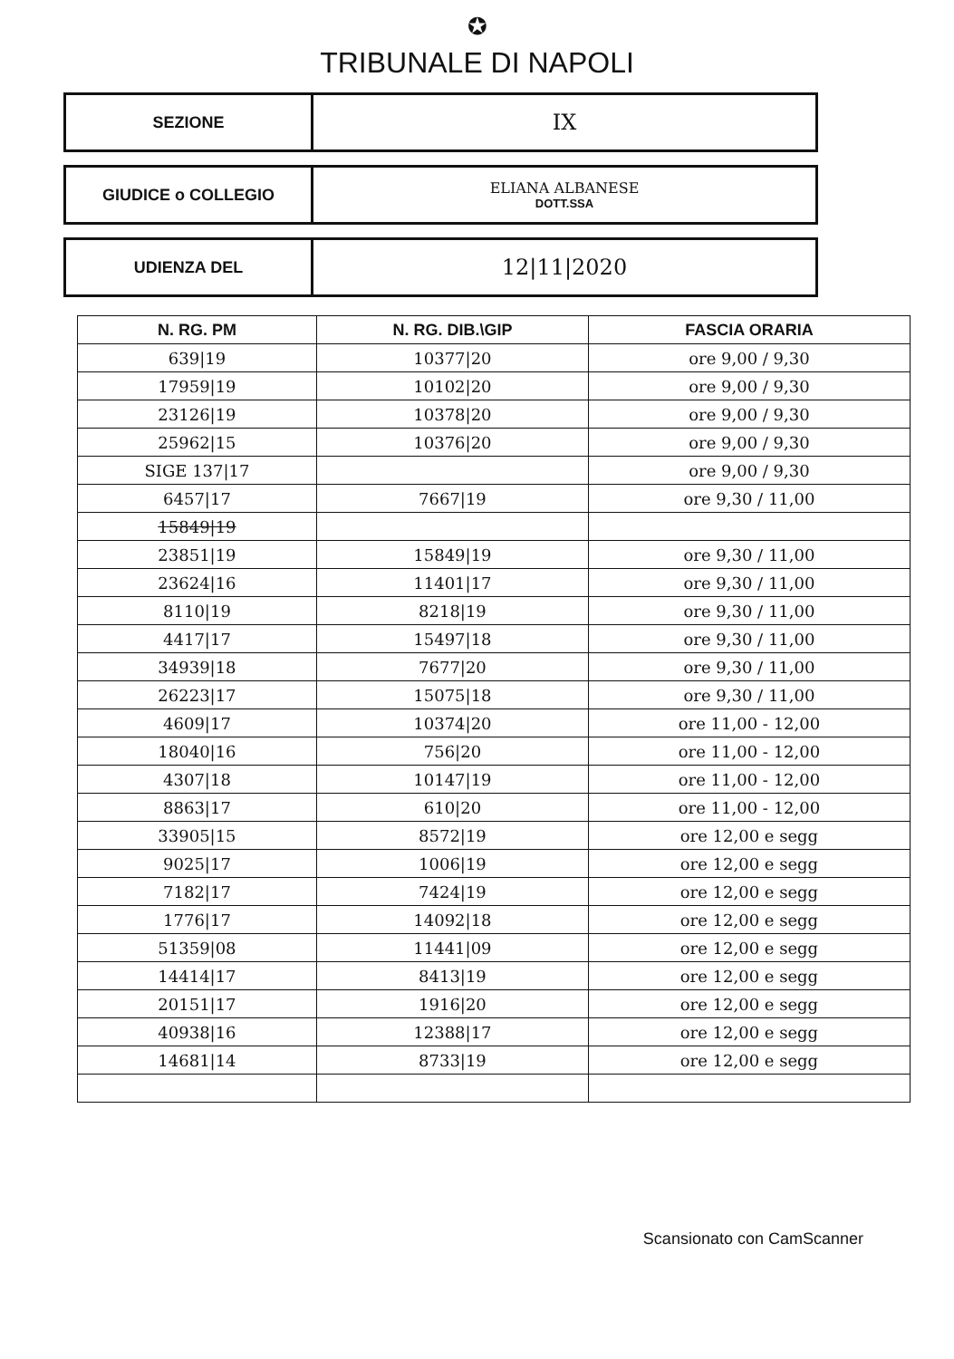✪
TRIBUNALE DI NAPOLI
SEZIONE
IX
GIUDICE o COLLEGIO ELIANA ALBANESE
DOTT.SSA
UDIENZA DEL
12|11|2020
| N. RG. PM | N. RG. DIB.\GIP | FASCIA ORARIA |
| --- | --- | --- |
| 639/19 | 10377/20 | ore 9,00 / 9,30 |
| 17959/19 | 10102/20 | ore 9,00 / 9,30 |
| 23126/19 | 10378/20 | ore 9,00 / 9,30 |
| 25962/15 | 10376/20 | ore 9,00 / 9,30 |
| SIGE 137/17 | | ore 9,00 / 9,30 |
| 6457/17 | 7667/19 | ore 9,30 / 11,00 |
| 15849/19 | | |
| 23851/19 | 15849/19 | ore 9,30 / 11,00 |
| 23624/16 | 11401/17 | ore 9,30 / 11,00 |
| 8110/19 | 8218/19 | ore 9,30 / 11,00 |
| 4417/17 | 15497/18 | ore 9,30 / 11,00 |
| 34939/18 | 7677/20 | ore 9,30 / 11,00 |
| 26223/17 | 15075/18 | ore 9,30 / 11,00 |
| 4609/17 | 10374/20 | ore 11,00 - 12,00 |
| 18040/16 | 756/20 | ore 11,00 - 12,00 |
| 4307/18 | 10147/19 | ore 11,00 - 12,00 |
| 8863/17 | 610/20 | ore 11,00 - 12,00 |
| 33905/15 | 8572/19 | ore 12,00 e segg |
| 9025/17 | 1006/19 | ore 12,00 e segg |
| 7182/17 | 7424/19 | ore 12,00 e segg |
| 1776/17 | 14092/18 | ore 12,00 e segg |
| 51359/08 | 11441/09 | ore 12,00 e segg |
| 14414/17 | 8413/19 | ore 12,00 e segg |
| 20151/17 | 1916/20 | ore 12,00 e segg |
| 40938/16 | 12388/17 | ore 12,00 e segg |
| 14681/14 | 8733/19 | ore 12,00 e segg |
Scansionato con CamScanner